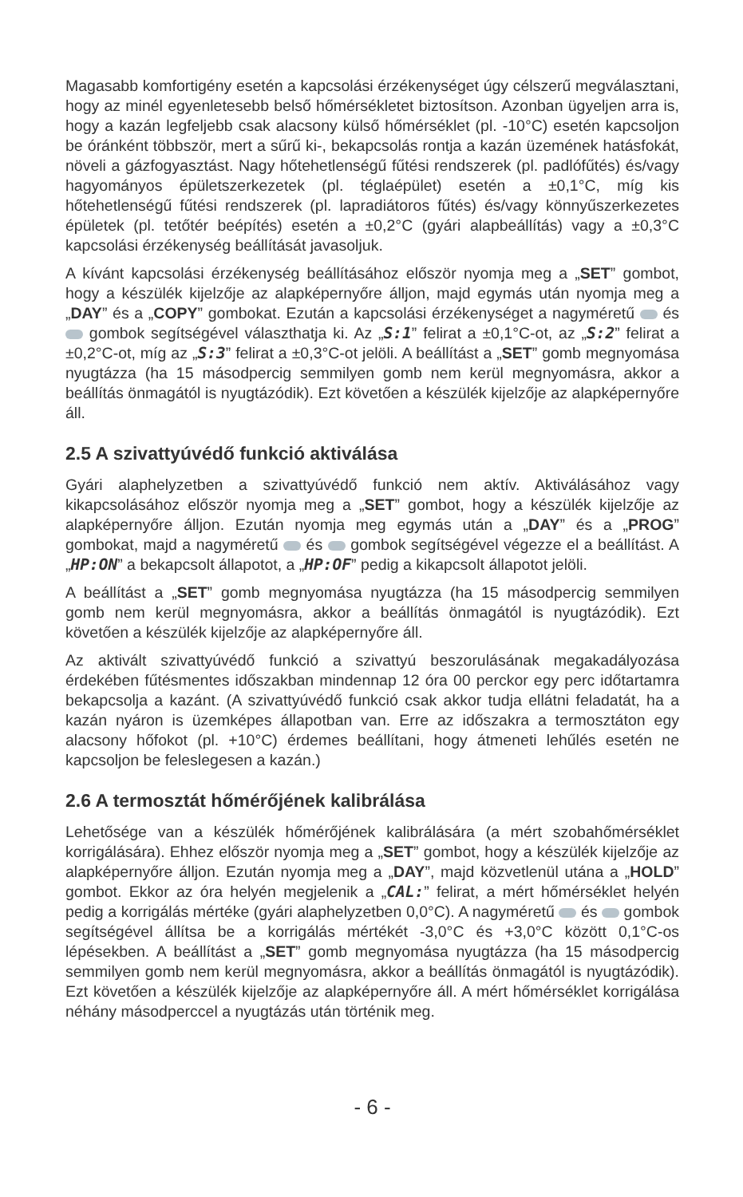Magasabb komfortigény esetén a kapcsolási érzékenységet úgy célszerű megválasztani, hogy az minél egyenletesebb belső hőmérsékletet biztosítson. Azonban ügyeljen arra is, hogy a kazán legfeljebb csak alacsony külső hőmérséklet (pl. -10°C) esetén kapcsoljon be óránként többször, mert a sűrű ki-, bekapcsolás rontja a kazán üzemének hatásfokát, növeli a gázfogyasztást. Nagy hőtehetlenségű fűtési rendszerek (pl. padlófűtés) és/vagy hagyományos épületszerkezetek (pl. téglaépület) esetén a ±0,1°C, míg kis hőtehetlenségű fűtési rendszerek (pl. lapradiátoros fűtés) és/vagy könnyűszerkezetes épületek (pl. tetőtér beépítés) esetén a ±0,2°C (gyári alapbeállítás) vagy a ±0,3°C kapcsolási érzékenység beállítását javasoljuk.
A kívánt kapcsolási érzékenység beállításához először nyomja meg a „SET” gombot, hogy a készülék kijelzője az alapképernyőre álljon, majd egymás után nyomja meg a „DAY” és a „COPY” gombokat. Ezután a kapcsolási érzékenységet a nagyméretű és gombok segítségével választhatja ki. Az „S:1” felirat a ±0,1°C-ot, az „S:2” felirat a ±0,2°C-ot, míg az „S:3” felirat a ±0,3°C-ot jelöli. A beállítást a „SET” gomb megnyomása nyugtázza (ha 15 másodpercig semmilyen gomb nem kerül megnyomásra, akkor a beállítás önmagától is nyugtázódik). Ezt követően a készülék kijelzője az alapképernyőre áll.
2.5 A szivattyúvédő funkció aktiválása
Gyári alaphelyzetben a szivattyúvédő funkció nem aktív. Aktiválásához vagy kikapcsolásához először nyomja meg a „SET” gombot, hogy a készülék kijelzője az alapképernyőre álljon. Ezután nyomja meg egymás után a „DAY” és a „PROG” gombokat, majd a nagyméretű és gombok segítségével végezze el a beállítást. A „HP:ON” a bekapcsolt állapotot, a „HP:OF” pedig a kikapcsolt állapotot jelöli.
A beállítást a „SET” gomb megnyomása nyugtázza (ha 15 másodpercig semmilyen gomb nem kerül megnyomásra, akkor a beállítás önmagától is nyugtázódik). Ezt követően a készülék kijelzője az alapképernyőre áll.
Az aktivált szivattyúvédő funkció a szivattyú beszorulásának megakadályozása érdekében fűtésmentes időszakban mindennap 12 óra 00 perckor egy perc időtartamra bekapcsolja a kazánt. (A szivattyúvédő funkció csak akkor tudja ellátni feladatát, ha a kazán nyáron is üzemképes állapotban van. Erre az időszakra a termosztáton egy alacsony hőfokot (pl. +10°C) érdemes beállítani, hogy átmeneti lehűlés esetén ne kapcsoljon be feleslegesen a kazán.)
2.6 A termosztát hőmérőjének kalibrálása
Lehetősége van a készülék hőmérőjének kalibrálására (a mért szobahőmérséklet korrigálására). Ehhez először nyomja meg a „SET” gombot, hogy a készülék kijelzője az alapképernyőre álljon. Ezután nyomja meg a „DAY”, majd közvetlenül utána a „HOLD” gombot. Ekkor az óra helyén megjelenik a „CAL:” felirat, a mért hőmérséklet helyén pedig a korrigálás mértéke (gyári alaphelyzetben 0,0°C). A nagyméretű és gombok segítségével állítsa be a korrigálás mértékét -3,0°C és +3,0°C között 0,1°C-os lépésekben. A beállítást a „SET” gomb megnyomása nyugtázza (ha 15 másodpercig semmilyen gomb nem kerül megnyomásra, akkor a beállítás önmagától is nyugtázódik). Ezt követően a készülék kijelzője az alapképernyőre áll. A mért hőmérséklet korrigálása néhány másodperccel a nyugtázás után történik meg.
- 6 -